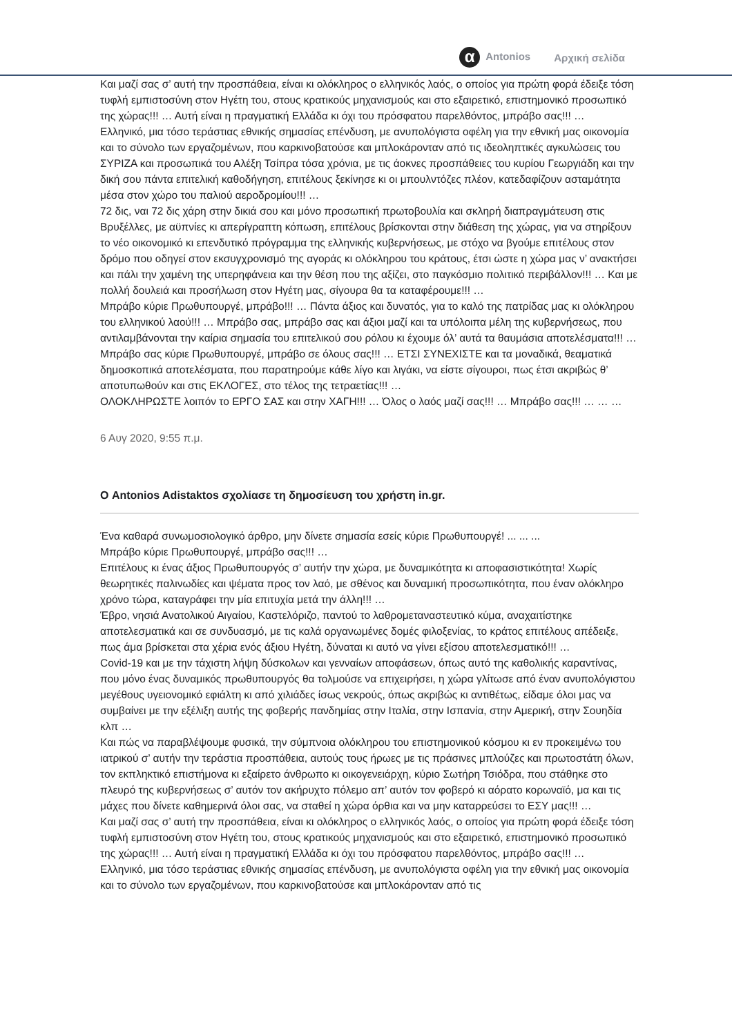α Antonios Αρχική σελίδα
Και μαζί σας σ’ αυτή την προσπάθεια, είναι κι ολόκληρος ο ελληνικός λαός, ο οποίος για πρώτη φορά έδειξε τόση τυφλή εμπιστοσύνη στον Ηγέτη του, στους κρατικούς μηχανισμούς και στο εξαιρετικό, επιστημονικό προσωπικό της χώρας!!! … Αυτή είναι η πραγματική Ελλάδα κι όχι του πρόσφατου παρελθόντος, μπράβο σας!!! …
Ελληνικό, μια τόσο τεράστιας εθνικής σημασίας επένδυση, με ανυπολόγιστα οφέλη για την εθνική μας οικονομία και το σύνολο των εργαζομένων, που καρκινοβατούσε και μπλοκάρονταν από τις ιδεοληπτικές αγκυλώσεις του ΣΥΡΙΖΑ και προσωπικά του Αλέξη Τσίπρα τόσα χρόνια, με τις άοκνες προσπάθειες του κυρίου Γεωργιάδη και την δική σου πάντα επιτελική καθοδήγηση, επιτέλους ξεκίνησε κι οι μπουλντόζες πλέον, κατεδαφίζουν ασταμάτητα μέσα στον χώρο του παλιού αεροδρομίου!!! …
72 δις, ναι 72 δις χάρη στην δικιά σου και μόνο προσωπική πρωτοβουλία και σκληρή διαπραγμάτευση στις Βρυξέλλες, με αϋπνίες κι απερίγραπτη κόπωση, επιτέλους βρίσκονται στην διάθεση της χώρας, για να στηρίξουν το νέο οικονομικό κι επενδυτικό πρόγραμμα της ελληνικής κυβερνήσεως, με στόχο να βγούμε επιτέλους στον δρόμο που οδηγεί στον εκσυγχρονισμό της αγοράς κι ολόκληρου του κράτους, έτσι ώστε η χώρα μας ν’ ανακτήσει και πάλι την χαμένη της υπερηφάνεια και την θέση που της αξίζει, στο παγκόσμιο πολιτικό περιβάλλον!!! … Και με πολλή δουλειά και προσήλωση στον Ηγέτη μας, σίγουρα θα τα καταφέρουμε!!! …
Μπράβο κύριε Πρωθυπουργέ, μπράβο!!! … Πάντα άξιος και δυνατός, για το καλό της πατρίδας μας κι ολόκληρου του ελληνικού λαού!!! … Μπράβο σας, μπράβο σας και άξιοι μαζί και τα υπόλοιπα μέλη της κυβερνήσεως, που αντιλαμβάνονται την καίρια σημασία του επιτελικού σου ρόλου κι έχουμε όλ’ αυτά τα θαυμάσια αποτελέσματα!!! …
Μπράβο σας κύριε Πρωθυπουργέ, μπράβο σε όλους σας!!! … ΕΤΣΙ ΣΥΝΕΧΙΣΤΕ και τα μοναδικά, θεαματικά δημοσκοπικά αποτελέσματα, που παρατηρούμε κάθε λίγο και λιγάκι, να είστε σίγουροι, πως έτσι ακριβώς θ’ αποτυπωθούν και στις ΕΚΛΟΓΕΣ, στο τέλος της τετραετίας!!! …
ΟΛΟΚΛΗΡΩΣΤΕ λοιπόν το ΕΡΓΟ ΣΑΣ και στην ΧΑΓΗ!!! … Όλος ο λαός μαζί σας!!! … Μπράβο σας!!! … … …
6 Αυγ 2020, 9:55 π.μ.
Ο Antonios Adistaktos σχολίασε τη δημοσίευση του χρήστη in.gr.
Ένα καθαρά συνωμοσιολογικό άρθρο, μην δίνετε σημασία εσείς κύριε Πρωθυπουργέ! ... ... ...
Μπράβο κύριε Πρωθυπουργέ, μπράβο σας!!! …
Επιτέλους κι ένας άξιος Πρωθυπουργός σ’ αυτήν την χώρα, με δυναμικότητα κι αποφασιστικότητα! Χωρίς θεωρητικές παλινωδίες και ψέματα προς τον λαό, με σθένος και δυναμική προσωπικότητα, που έναν ολόκληρο χρόνο τώρα, καταγράφει την μία επιτυχία μετά την άλλη!!! …
Έβρο, νησιά Ανατολικού Αιγαίου, Καστελόριζο, παντού το λαθρομεταναστευτικό κύμα, αναχαιτίστηκε αποτελεσματικά και σε συνδυασμό, με τις καλά οργανωμένες δομές φιλοξενίας, το κράτος επιτέλους απέδειξε, πως άμα βρίσκεται στα χέρια ενός άξιου Ηγέτη, δύναται κι αυτό να γίνει εξίσου αποτελεσματικό!!! …
Covid-19 και με την τάχιστη λήψη δύσκολων και γενναίων αποφάσεων, όπως αυτό της καθολικής καραντίνας, που μόνο ένας δυναμικός πρωθυπουργός θα τολμούσε να επιχειρήσει, η χώρα γλίτωσε από έναν ανυπολόγιστου μεγέθους υγειονομικό εφιάλτη κι από χιλιάδες ίσως νεκρούς, όπως ακριβώς κι αντιθέτως, είδαμε όλοι μας να συμβαίνει με την εξέλιξη αυτής της φοβερής πανδημίας στην Ιταλία, στην Ισπανία, στην Αμερική, στην Σουηδία κλπ …
Και πώς να παραβλέψουμε φυσικά, την σύμπνοια ολόκληρου του επιστημονικού κόσμου κι εν προκειμένω του ιατρικού σ’ αυτήν την τεράστια προσπάθεια, αυτούς τους ήρωες με τις πράσινες μπλούζες και πρωτοστάτη όλων, τον εκπληκτικό επιστήμονα κι εξαίρετο άνθρωπο κι οικογενειάρχη, κύριο Σωτήρη Τσιόδρα, που στάθηκε στο πλευρό της κυβερνήσεως σ’ αυτόν τον ακήρυχτο πόλεμο απ’ αυτόν τον φοβερό κι αόρατο κορωναϊό, μα και τις μάχες που δίνετε καθημερινά όλοι σας, να σταθεί η χώρα όρθια και να μην καταρρεύσει το ΕΣΥ μας!!! …
Και μαζί σας σ’ αυτή την προσπάθεια, είναι κι ολόκληρος ο ελληνικός λαός, ο οποίος για πρώτη φορά έδειξε τόση τυφλή εμπιστοσύνη στον Ηγέτη του, στους κρατικούς μηχανισμούς και στο εξαιρετικό, επιστημονικό προσωπικό της χώρας!!! … Αυτή είναι η πραγματική Ελλάδα κι όχι του πρόσφατου παρελθόντος, μπράβο σας!!! …
Ελληνικό, μια τόσο τεράστιας εθνικής σημασίας επένδυση, με ανυπολόγιστα οφέλη για την εθνική μας οικονομία και το σύνολο των εργαζομένων, που καρκινοβατούσε και μπλοκάρονταν από τις